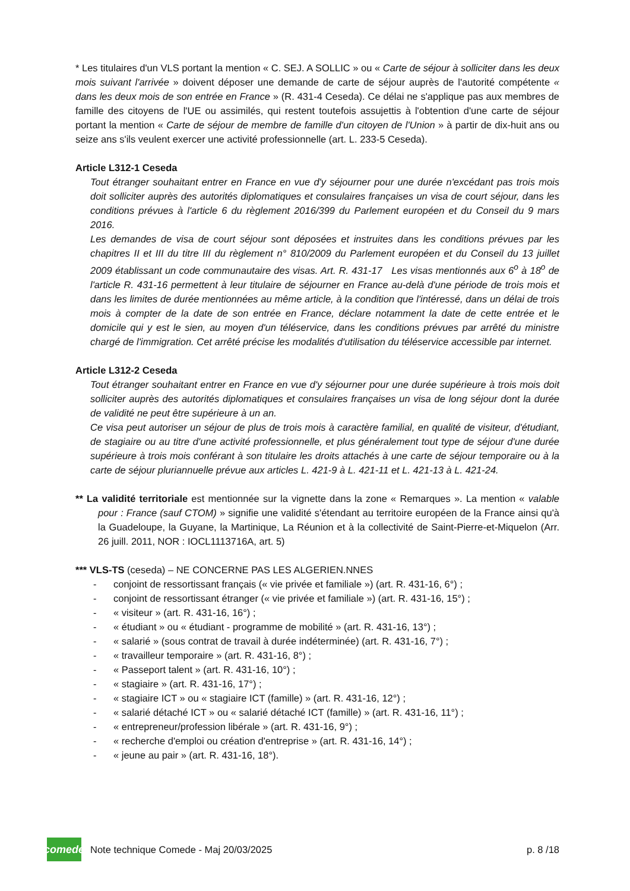* Les titulaires d'un VLS portant la mention « C. SEJ. A SOLLIC » ou « Carte de séjour à solliciter dans les deux mois suivant l'arrivée » doivent déposer une demande de carte de séjour auprès de l'autorité compétente « dans les deux mois de son entrée en France » (R. 431-4 Ceseda). Ce délai ne s'applique pas aux membres de famille des citoyens de l'UE ou assimilés, qui restent toutefois assujettis à l'obtention d'une carte de séjour portant la mention « Carte de séjour de membre de famille d'un citoyen de l'Union » à partir de dix-huit ans ou seize ans s'ils veulent exercer une activité professionnelle (art. L. 233-5 Ceseda).
Article L312-1 Ceseda
Tout étranger souhaitant entrer en France en vue d'y séjourner pour une durée n'excédant pas trois mois doit solliciter auprès des autorités diplomatiques et consulaires françaises un visa de court séjour, dans les conditions prévues à l'article 6 du règlement 2016/399 du Parlement européen et du Conseil du 9 mars 2016.
Les demandes de visa de court séjour sont déposées et instruites dans les conditions prévues par les chapitres II et III du titre III du règlement n° 810/2009 du Parlement européen et du Conseil du 13 juillet 2009 établissant un code communautaire des visas. Art. R. 431-17 Les visas mentionnés aux 6<sup>o</sup> à 18<sup>o</sup> de l'article R. 431-16 permettent à leur titulaire de séjourner en France au-delà d'une période de trois mois et dans les limites de durée mentionnées au même article, à la condition que l'intéressé, dans un délai de trois mois à compter de la date de son entrée en France, déclare notamment la date de cette entrée et le domicile qui y est le sien, au moyen d'un téléservice, dans les conditions prévues par arrêté du ministre chargé de l'immigration. Cet arrêté précise les modalités d'utilisation du téléservice accessible par internet.
Article L312-2 Ceseda
Tout étranger souhaitant entrer en France en vue d'y séjourner pour une durée supérieure à trois mois doit solliciter auprès des autorités diplomatiques et consulaires françaises un visa de long séjour dont la durée de validité ne peut être supérieure à un an.
Ce visa peut autoriser un séjour de plus de trois mois à caractère familial, en qualité de visiteur, d'étudiant, de stagiaire ou au titre d'une activité professionnelle, et plus généralement tout type de séjour d'une durée supérieure à trois mois conférant à son titulaire les droits attachés à une carte de séjour temporaire ou à la carte de séjour pluriannuelle prévue aux articles L. 421-9 à L. 421-11 et L. 421-13 à L. 421-24.
** La validité territoriale est mentionnée sur la vignette dans la zone « Remarques ». La mention « valable pour : France (sauf CTOM) » signifie une validité s'étendant au territoire européen de la France ainsi qu'à la Guadeloupe, la Guyane, la Martinique, La Réunion et à la collectivité de Saint-Pierre-et-Miquelon (Arr. 26 juill. 2011, NOR : IOCL1113716A, art. 5)
*** VLS-TS (ceseda) – NE CONCERNE PAS LES ALGERIEN.NNES
- conjoint de ressortissant français (« vie privée et familiale ») (art. R. 431-16, 6°) ;
- conjoint de ressortissant étranger (« vie privée et familiale ») (art. R. 431-16, 15°) ;
- « visiteur » (art. R. 431-16, 16°) ;
- « étudiant » ou « étudiant - programme de mobilité » (art. R. 431-16, 13°) ;
- « salarié » (sous contrat de travail à durée indéterminée) (art. R. 431-16, 7°) ;
- « travailleur temporaire » (art. R. 431-16, 8°) ;
- « Passeport talent » (art. R. 431-16, 10°) ;
- « stagiaire » (art. R. 431-16, 17°) ;
- « stagiaire ICT » ou « stagiaire ICT (famille) » (art. R. 431-16, 12°) ;
- « salarié détaché ICT » ou « salarié détaché ICT (famille) » (art. R. 431-16, 11°) ;
- « entrepreneur/profession libérale » (art. R. 431-16, 9°) ;
- « recherche d'emploi ou création d'entreprise » (art. R. 431-16, 14°) ;
- « jeune au pair » (art. R. 431-16, 18°).
comede
Note technique Comede - Maj 20/03/2025 p. 8 /18